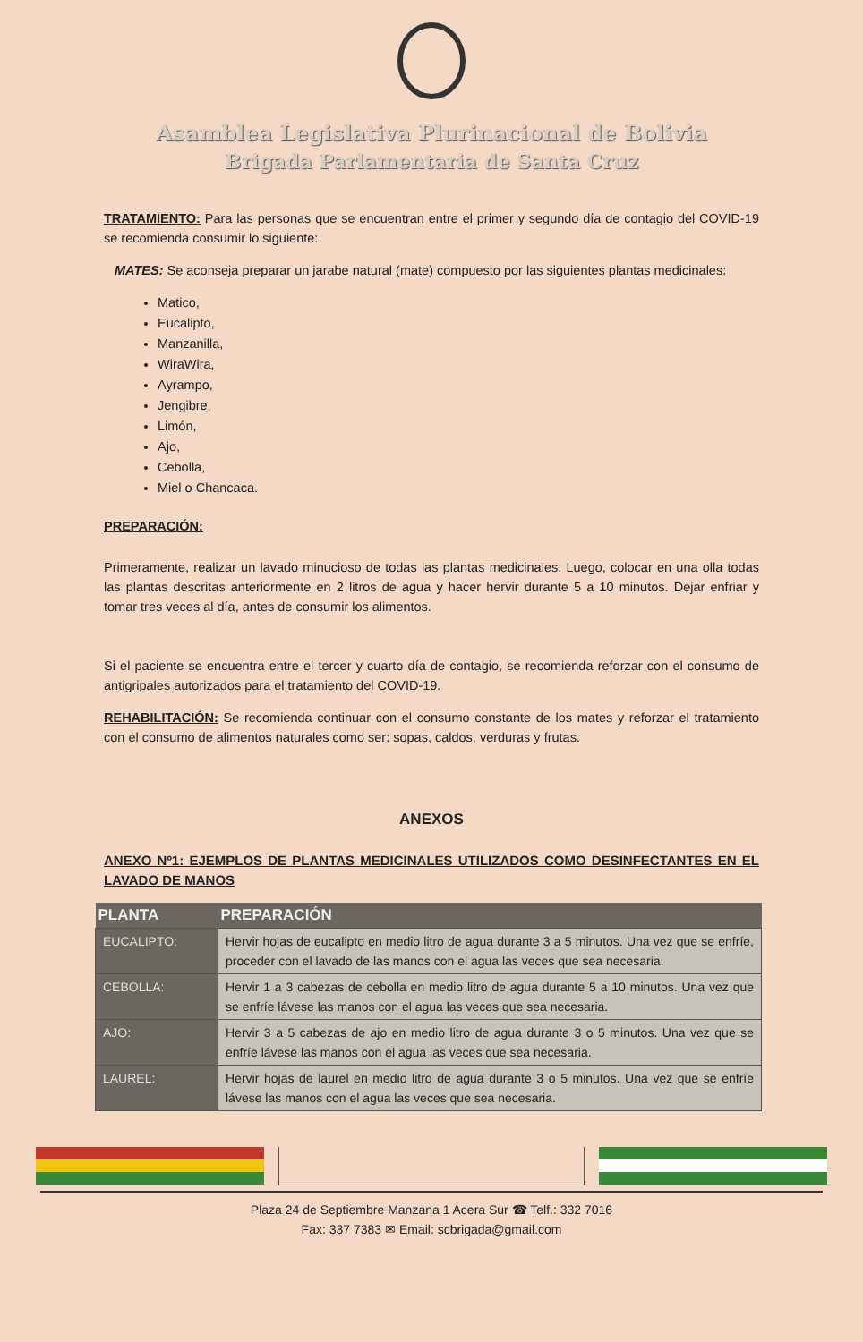Asamblea Legislativa Plurinacional de Bolivia
Brigada Parlamentaria de Santa Cruz
TRATAMIENTO: Para las personas que se encuentran entre el primer y segundo día de contagio del COVID-19 se recomienda consumir lo siguiente:
MATES: Se aconseja preparar un jarabe natural (mate) compuesto por las siguientes plantas medicinales:
Matico,
Eucalipto,
Manzanilla,
WiraWira,
Ayrampo,
Jengibre,
Limón,
Ajo,
Cebolla,
Miel o Chancaca.
PREPARACIÓN:
Primeramente, realizar un lavado minucioso de todas las plantas medicinales. Luego, colocar en una olla todas las plantas descritas anteriormente en 2 litros de agua y hacer hervir durante 5 a 10 minutos. Dejar enfriar y tomar tres veces al día, antes de consumir los alimentos.
Si el paciente se encuentra entre el tercer y cuarto día de contagio, se recomienda reforzar con el consumo de antigripales autorizados para el tratamiento del COVID-19.
REHABILITACIÓN: Se recomienda continuar con el consumo constante de los mates y reforzar el tratamiento con el consumo de alimentos naturales como ser: sopas, caldos, verduras y frutas.
ANEXOS
ANEXO Nº1: EJEMPLOS DE PLANTAS MEDICINALES UTILIZADOS COMO DESINFECTANTES EN EL LAVADO DE MANOS
| PLANTA | PREPARACIÓN |
| --- | --- |
| EUCALIPTO: | Hervir hojas de eucalipto en medio litro de agua durante 3 a 5 minutos. Una vez que se enfríe, proceder con el lavado de las manos con el agua las veces que sea necesaria. |
| CEBOLLA: | Hervir 1 a 3 cabezas de cebolla en medio litro de agua durante 5 a 10 minutos. Una vez que se enfríe lávese las manos con el agua las veces que sea necesaria. |
| AJO: | Hervir 3 a 5 cabezas de ajo en medio litro de agua durante 3 o 5 minutos. Una vez que se enfríe lávese las manos con el agua las veces que sea necesaria. |
| LAUREL: | Hervir hojas de laurel en medio litro de agua durante 3 o 5 minutos. Una vez que se enfríe lávese las manos con el agua las veces que sea necesaria. |
Plaza 24 de Septiembre Manzana 1 Acera Sur ☎ Telf.: 332 7016
Fax: 337 7383 ✉ Email: scbrigada@gmail.com